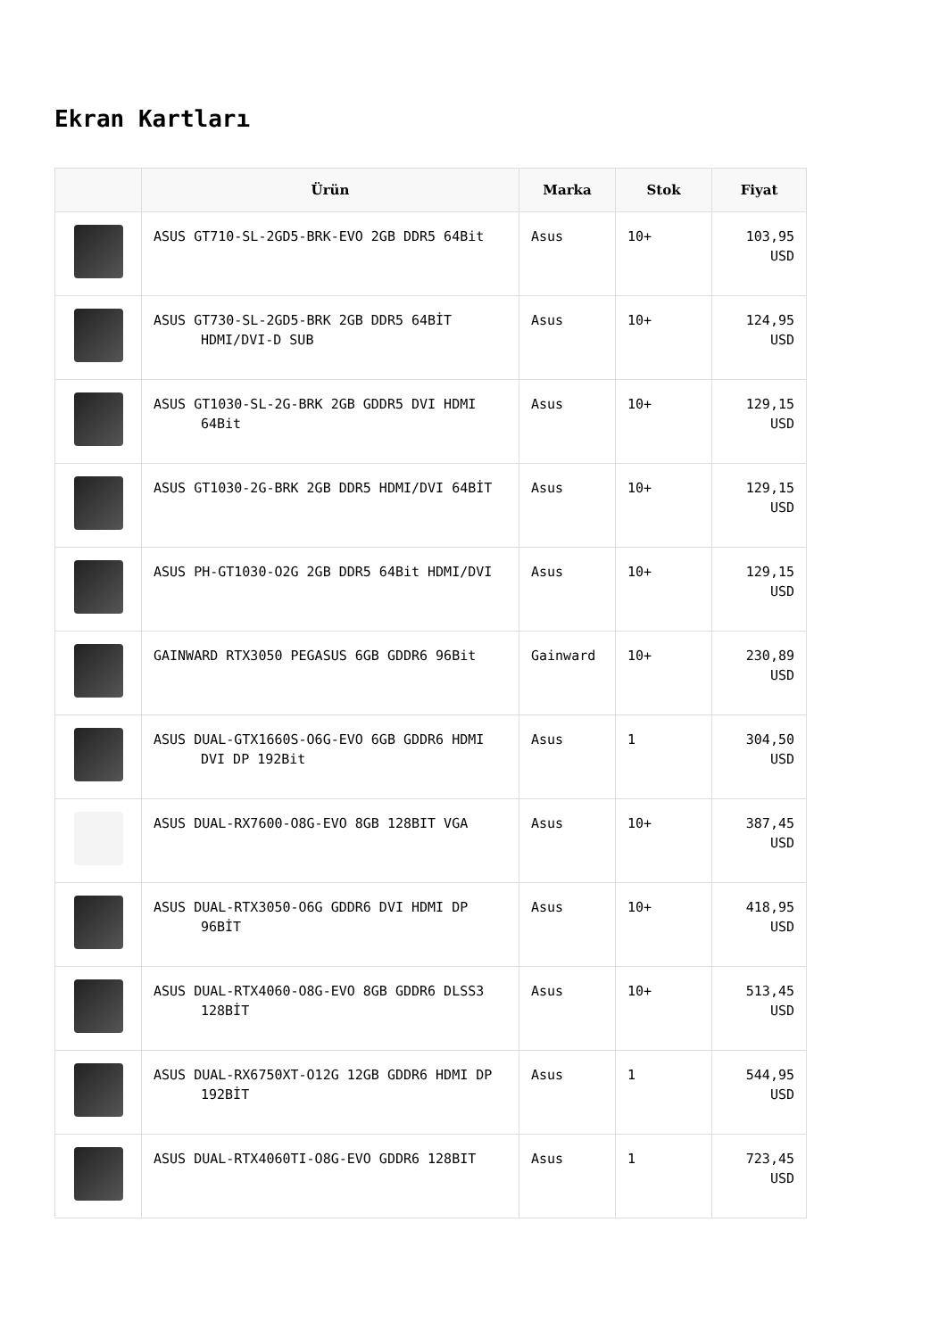Ekran Kartları
| | Ürün | Marka | Stok | Fiyat |
| --- | --- | --- | --- | --- |
| | ASUS GT710-SL-2GD5-BRK-EVO 2GB DDR5 64Bit | Asus | 10+ | 103,95 USD |
| | ASUS GT730-SL-2GD5-BRK 2GB DDR5 64BİT HDMI/DVI-D SUB | Asus | 10+ | 124,95 USD |
| | ASUS GT1030-SL-2G-BRK 2GB GDDR5 DVI HDMI 64Bit | Asus | 10+ | 129,15 USD |
| | ASUS GT1030-2G-BRK 2GB DDR5 HDMI/DVI 64BİT | Asus | 10+ | 129,15 USD |
| | ASUS PH-GT1030-O2G 2GB DDR5 64Bit HDMI/DVI | Asus | 10+ | 129,15 USD |
| | GAINWARD RTX3050 PEGASUS 6GB GDDR6 96Bit | Gainward | 10+ | 230,89 USD |
| | ASUS DUAL-GTX1660S-O6G-EVO 6GB GDDR6 HDMI DVI DP 192Bit | Asus | 1 | 304,50 USD |
| | ASUS DUAL-RX7600-O8G-EVO 8GB 128BIT VGA | Asus | 10+ | 387,45 USD |
| | ASUS DUAL-RTX3050-O6G GDDR6 DVI HDMI DP 96BİT | Asus | 10+ | 418,95 USD |
| | ASUS DUAL-RTX4060-O8G-EVO 8GB GDDR6 DLSS3 128BİT | Asus | 10+ | 513,45 USD |
| | ASUS DUAL-RX6750XT-O12G 12GB GDDR6 HDMI DP 192BİT | Asus | 1 | 544,95 USD |
| | ASUS DUAL-RTX4060TI-O8G-EVO GDDR6 128BIT | Asus | 1 | 723,45 USD |